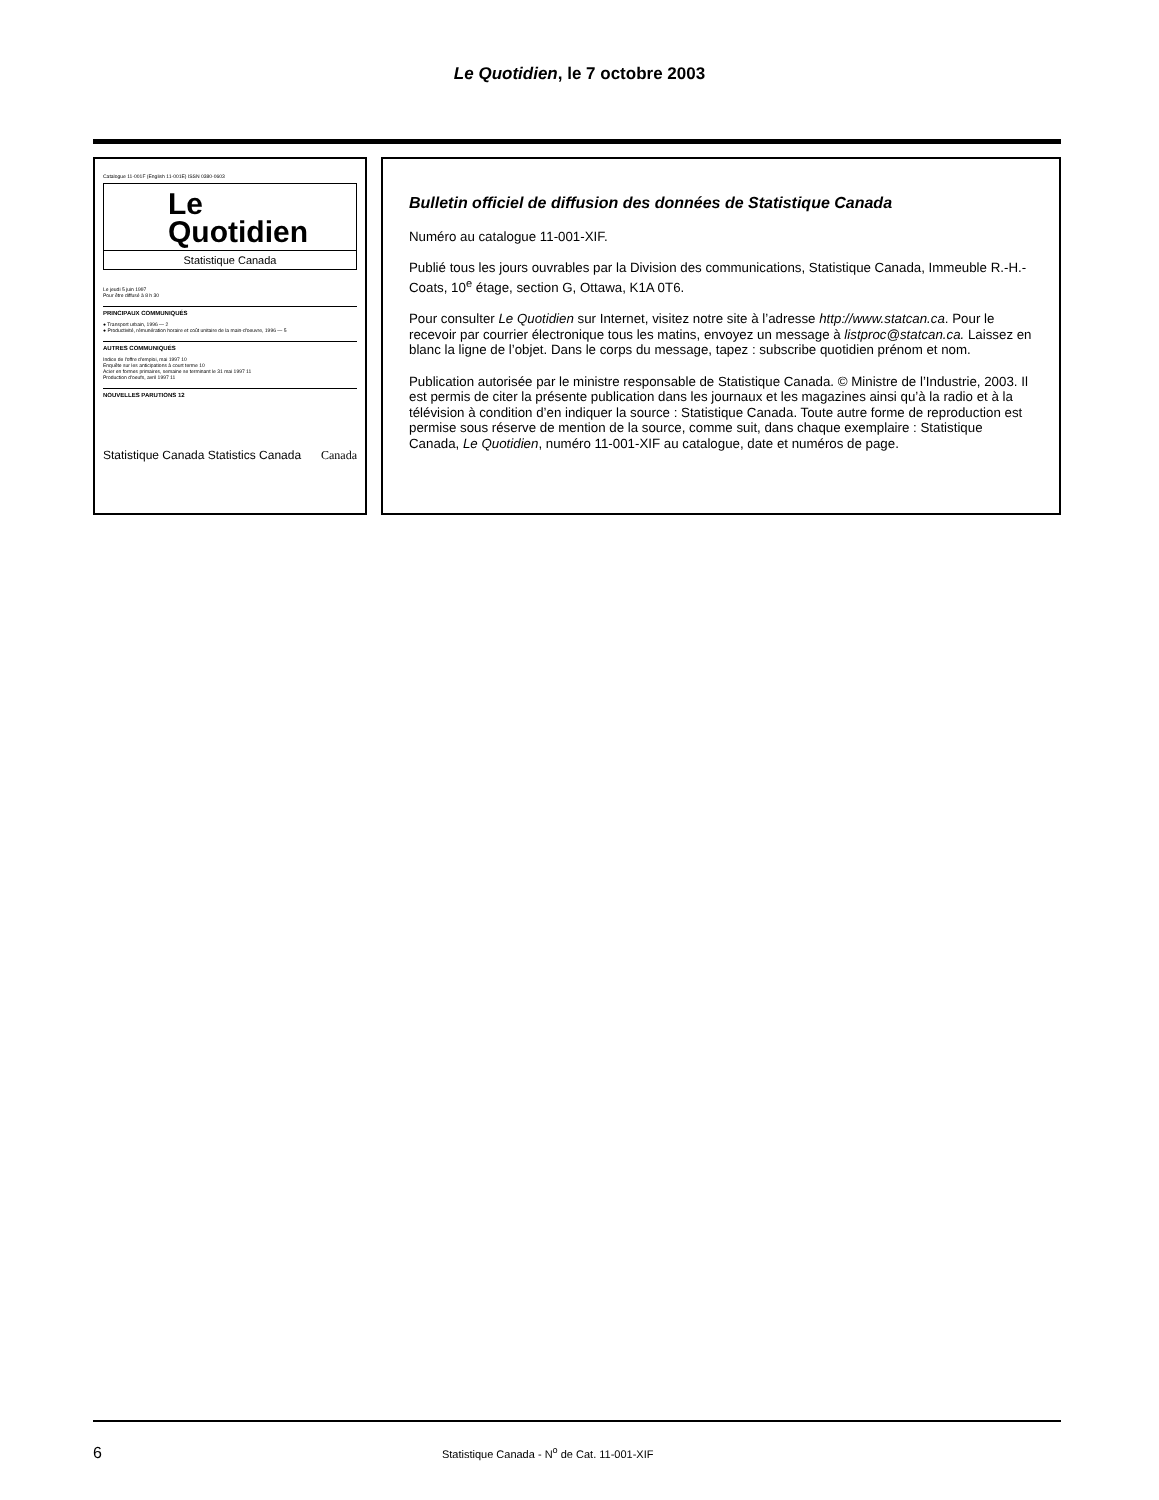Le Quotidien, le 7 octobre 2003
Catalogue 11-001F (English 11-001E) ISSN 0380-0603
Le
Quotidien
Statistique Canada
Le jeudi 5 juin 1997
Pour être diffusé à 8 h 30
PRINCIPAUX COMMUNIQUÉS
● Transport urbain, 1996 — 2
● Productivité, rémunération horaire et coût unitaire de la main-d'oeuvre, 1996 — 5
AUTRES COMMUNIQUÉS
Indice de l'offre d'emploi, mai 1997 10
Enquête sur les anticipations à court terme 10
Acier en formes primaires, semaine se terminant le 31 mai 1997 11
Production d'oeufs, avril 1997 11
NOUVELLES PARUTIONS 12
Statistique Canada Statistics Canada Canada
Bulletin officiel de diffusion des données de Statistique Canada
Numéro au catalogue 11-001-XIF.
Publié tous les jours ouvrables par la Division des communications, Statistique Canada, Immeuble R.-H.-Coats, 10<sup>e</sup> étage, section G, Ottawa, K1A 0T6.
Pour consulter Le Quotidien sur Internet, visitez notre site à l’adresse http://www.statcan.ca. Pour le recevoir par courrier électronique tous les matins, envoyez un message à listproc@statcan.ca. Laissez en blanc la ligne de l’objet. Dans le corps du message, tapez : subscribe quotidien prénom et nom.
Publication autorisée par le ministre responsable de Statistique Canada. © Ministre de l’Industrie, 2003. Il est permis de citer la présente publication dans les journaux et les magazines ainsi qu’à la radio et à la télévision à condition d’en indiquer la source : Statistique Canada. Toute autre forme de reproduction est permise sous réserve de mention de la source, comme suit, dans chaque exemplaire : Statistique Canada, Le Quotidien, numéro 11-001-XIF au catalogue, date et numéros de page.
6 Statistique Canada - N<sup>o</sup> de Cat. 11-001-XIF